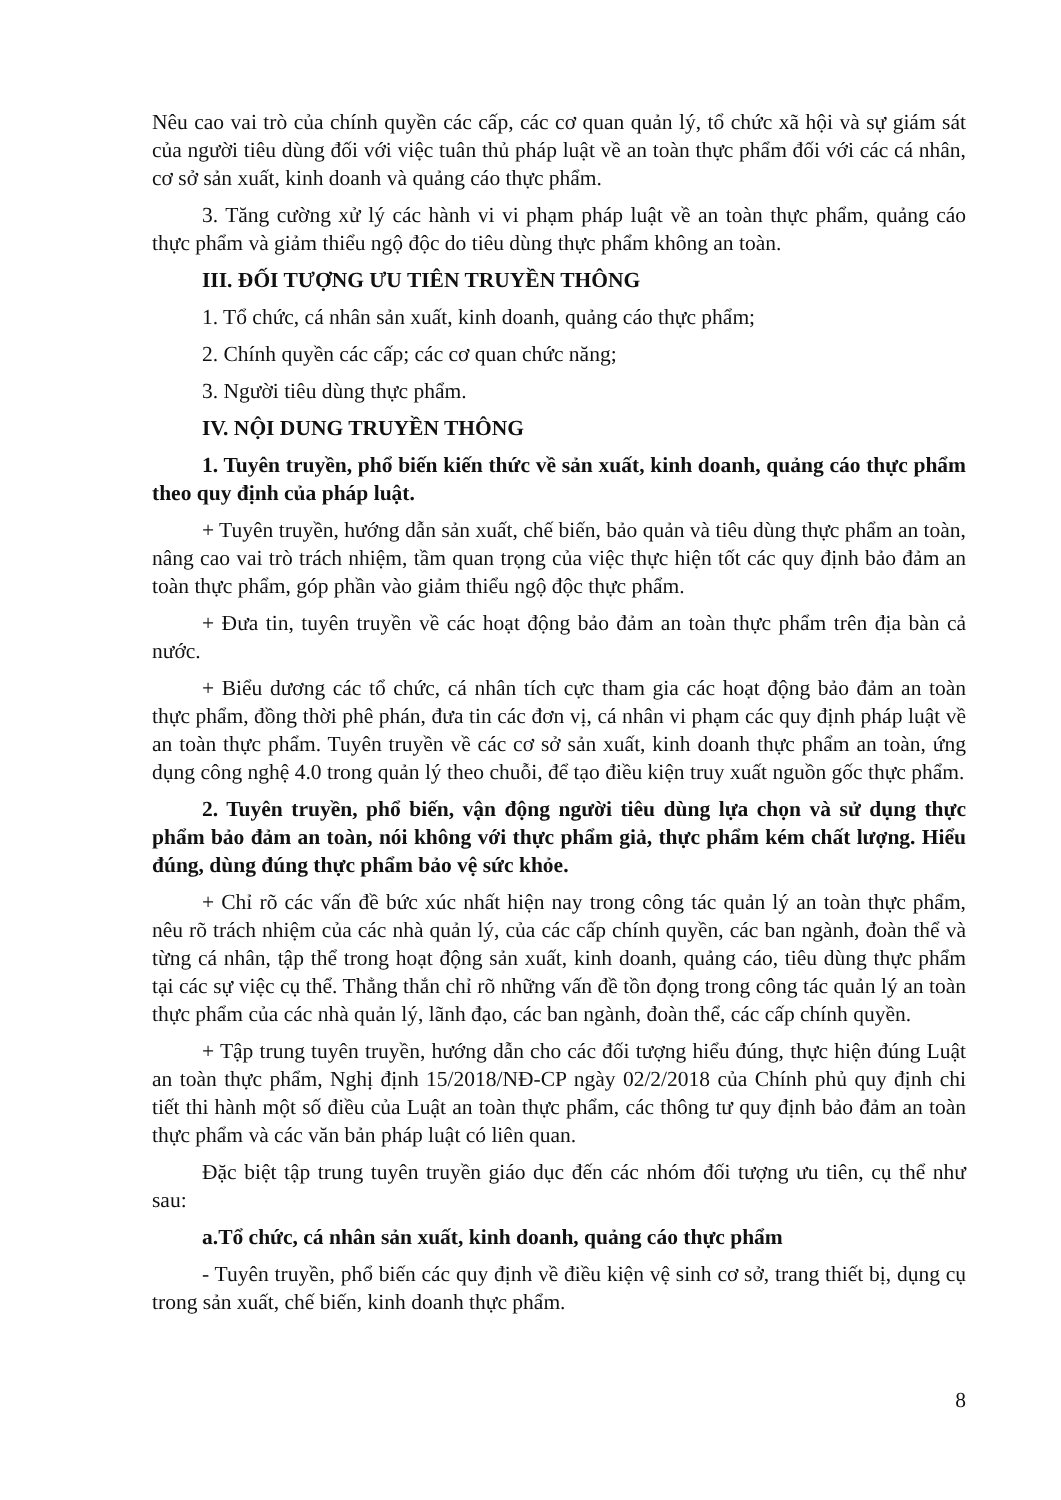Nêu cao vai trò của chính quyền các cấp, các cơ quan quản lý, tổ chức xã hội và sự giám sát của người tiêu dùng đối với việc tuân thủ pháp luật về an toàn thực phẩm đối với các cá nhân, cơ sở sản xuất, kinh doanh và quảng cáo thực phẩm.
3. Tăng cường xử lý các hành vi vi phạm pháp luật về an toàn thực phẩm, quảng cáo thực phẩm và giảm thiểu ngộ độc do tiêu dùng thực phẩm không an toàn.
III. ĐỐI TƯỢNG ƯU TIÊN TRUYỀN THÔNG
1. Tổ chức, cá nhân sản xuất, kinh doanh, quảng cáo thực phẩm;
2. Chính quyền các cấp; các cơ quan chức năng;
3. Người tiêu dùng thực phẩm.
IV. NỘI DUNG TRUYỀN THÔNG
1. Tuyên truyền, phổ biến kiến thức về sản xuất, kinh doanh, quảng cáo thực phẩm theo quy định của pháp luật.
+ Tuyên truyền, hướng dẫn sản xuất, chế biến, bảo quản và tiêu dùng thực phẩm an toàn, nâng cao vai trò trách nhiệm, tầm quan trọng của việc thực hiện tốt các quy định bảo đảm an toàn thực phẩm, góp phần vào giảm thiểu ngộ độc thực phẩm.
+ Đưa tin, tuyên truyền về các hoạt động bảo đảm an toàn thực phẩm trên địa bàn cả nước.
+ Biểu dương các tổ chức, cá nhân tích cực tham gia các hoạt động bảo đảm an toàn thực phẩm, đồng thời phê phán, đưa tin các đơn vị, cá nhân vi phạm các quy định pháp luật về an toàn thực phẩm. Tuyên truyền về các cơ sở sản xuất, kinh doanh thực phẩm an toàn, ứng dụng công nghệ 4.0 trong quản lý theo chuỗi, để tạo điều kiện truy xuất nguồn gốc thực phẩm.
2. Tuyên truyền, phổ biến, vận động người tiêu dùng lựa chọn và sử dụng thực phẩm bảo đảm an toàn, nói không với thực phẩm giả, thực phẩm kém chất lượng. Hiểu đúng, dùng đúng thực phẩm bảo vệ sức khỏe.
+ Chỉ rõ các vấn đề bức xúc nhất hiện nay trong công tác quản lý an toàn thực phẩm, nêu rõ trách nhiệm của các nhà quản lý, của các cấp chính quyền, các ban ngành, đoàn thể và từng cá nhân, tập thể trong hoạt động sản xuất, kinh doanh, quảng cáo, tiêu dùng thực phẩm tại các sự việc cụ thể. Thẳng thắn chỉ rõ những vấn đề tồn đọng trong công tác quản lý an toàn thực phẩm của các nhà quản lý, lãnh đạo, các ban ngành, đoàn thể, các cấp chính quyền.
+ Tập trung tuyên truyền, hướng dẫn cho các đối tượng hiểu đúng, thực hiện đúng Luật an toàn thực phẩm, Nghị định 15/2018/NĐ-CP ngày 02/2/2018 của Chính phủ quy định chi tiết thi hành một số điều của Luật an toàn thực phẩm, các thông tư quy định bảo đảm an toàn thực phẩm và các văn bản pháp luật có liên quan.
Đặc biệt tập trung tuyên truyền giáo dục đến các nhóm đối tượng ưu tiên, cụ thể như sau:
a.Tổ chức, cá nhân sản xuất, kinh doanh, quảng cáo thực phẩm
- Tuyên truyền, phổ biến các quy định về điều kiện vệ sinh cơ sở, trang thiết bị, dụng cụ trong sản xuất, chế biến, kinh doanh thực phẩm.
8